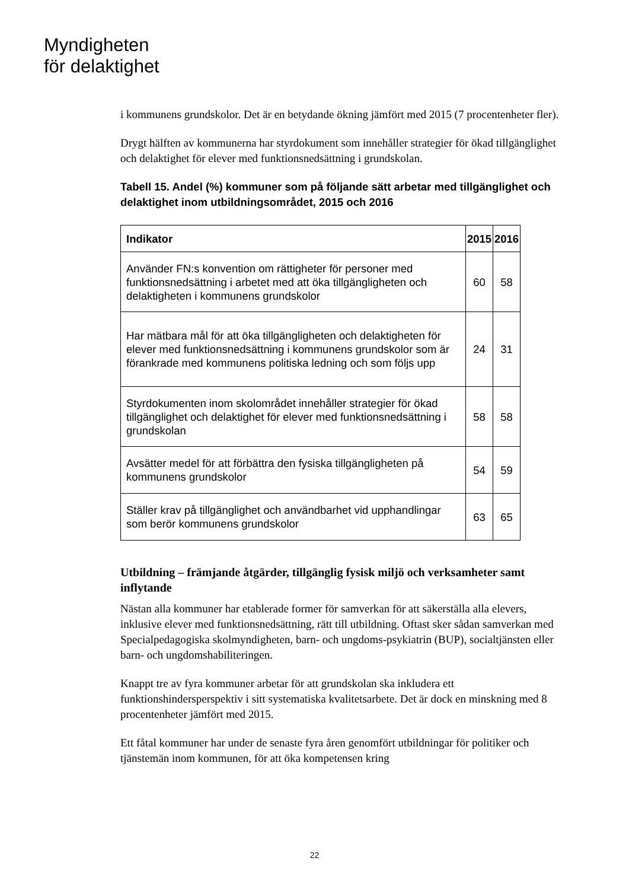Myndigheten
för delaktighet
i kommunens grundskolor. Det är en betydande ökning jämfört med 2015 (7 procentenheter fler).
Drygt hälften av kommunerna har styrdokument som innehåller strategier för ökad tillgänglighet och delaktighet för elever med funktionsnedsättning i grundskolan.
Tabell 15. Andel (%) kommuner som på följande sätt arbetar med tillgänglighet och delaktighet inom utbildningsområdet, 2015 och 2016
| Indikator | 2015 | 2016 |
| --- | --- | --- |
| Använder FN:s konvention om rättigheter för personer med funktionsnedsättning i arbetet med att öka tillgängligheten och delaktigheten i kommunens grundskolor | 60 | 58 |
| Har mätbara mål för att öka tillgängligheten och delaktigheten för elever med funktionsnedsättning i kommunens grundskolor som är förankrade med kommunens politiska ledning och som följs upp | 24 | 31 |
| Styrdokumenten inom skolområdet innehåller strategier för ökad tillgänglighet och delaktighet för elever med funktionsnedsättning i grundskolan | 58 | 58 |
| Avsätter medel för att förbättra den fysiska tillgängligheten på kommunens grundskolor | 54 | 59 |
| Ställer krav på tillgänglighet och användbarhet vid upphandlingar som berör kommunens grundskolor | 63 | 65 |
Utbildning – främjande åtgärder, tillgänglig fysisk miljö och verksamheter samt inflytande
Nästan alla kommuner har etablerade former för samverkan för att säkerställa alla elevers, inklusive elever med funktionsnedsättning, rätt till utbildning. Oftast sker sådan samverkan med Specialpedagogiska skolmyndigheten, barn- och ungdoms-psykiatrin (BUP), socialtjänsten eller barn- och ungdomshabiliteringen.
Knappt tre av fyra kommuner arbetar för att grundskolan ska inkludera ett funktionshindersperspektiv i sitt systematiska kvalitetsarbete. Det är dock en minskning med 8 procentenheter jämfört med 2015.
Ett fåtal kommuner har under de senaste fyra åren genomfört utbildningar för politiker och tjänstemän inom kommunen, för att öka kompetensen kring
22